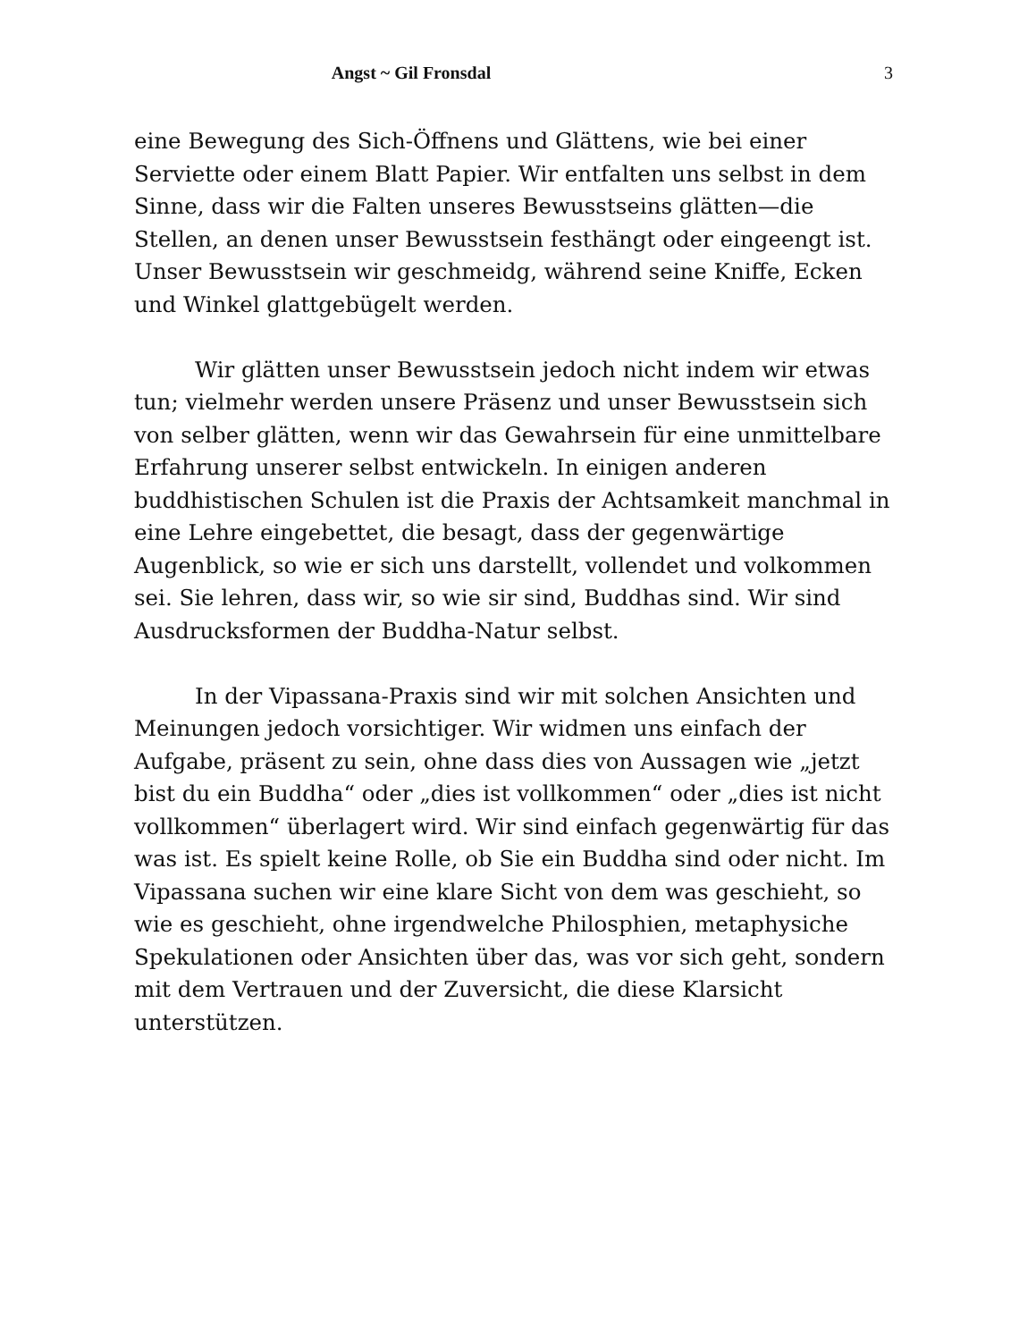Angst ~ Gil Fronsdal
3
eine Bewegung des Sich-Öffnens und Glättens, wie bei einer Serviette oder einem Blatt Papier. Wir entfalten uns selbst in dem Sinne, dass wir die Falten unseres Bewusstseins glätten—die Stellen, an denen unser Bewusstsein festhängt oder eingeengt ist. Unser Bewusstsein wir geschmeidg, während seine Kniffe, Ecken und Winkel glattgebügelt werden.
Wir glätten unser Bewusstsein jedoch nicht indem wir etwas tun; vielmehr werden unsere Präsenz und unser Bewusstsein sich von selber glätten, wenn wir das Gewahrsein für eine unmittelbare Erfahrung unserer selbst entwickeln. In einigen anderen buddhistischen Schulen ist die Praxis der Achtsamkeit manchmal in eine Lehre eingebettet, die besagt, dass der gegenwärtige Augenblick, so wie er sich uns darstellt, vollendet und volkommen sei. Sie lehren, dass wir, so wie sir sind, Buddhas sind. Wir sind Ausdrucksformen der Buddha-Natur selbst.
In der Vipassana-Praxis sind wir mit solchen Ansichten und Meinungen jedoch vorsichtiger. Wir widmen uns einfach der Aufgabe, präsent zu sein, ohne dass dies von Aussagen wie „jetzt bist du ein Buddha“ oder „dies ist vollkommen“ oder „dies ist nicht vollkommen“ überlagert wird. Wir sind einfach gegenwärtig für das was ist. Es spielt keine Rolle, ob Sie ein Buddha sind oder nicht. Im Vipassana suchen wir eine klare Sicht von dem was geschieht, so wie es geschieht, ohne irgendwelche Philosphien, metaphysiche Spekulationen oder Ansichten über das, was vor sich geht, sondern mit dem Vertrauen und der Zuversicht, die diese Klarsicht unterstützen.